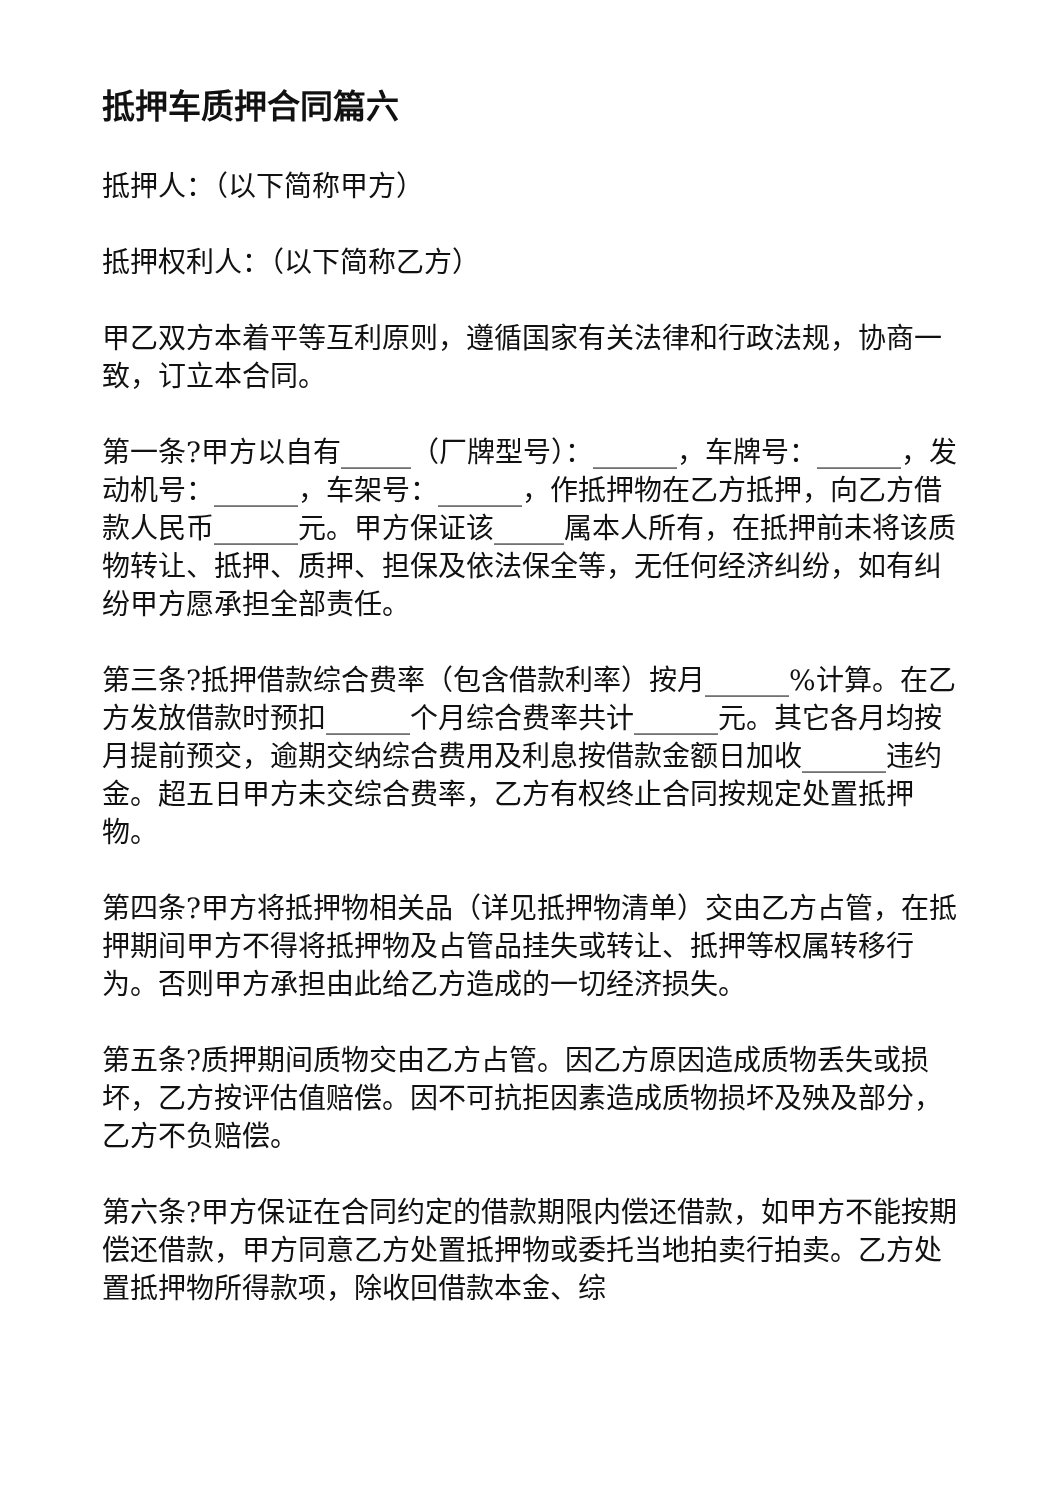抵押车质押合同篇六
抵押人：（以下简称甲方）
抵押权利人：（以下简称乙方）
甲乙双方本着平等互利原则，遵循国家有关法律和行政法规，协商一致，订立本合同。
第一条?甲方以自有_____（厂牌型号）：______，车牌号：______，发动机号：______，车架号：______，作抵押物在乙方抵押，向乙方借款人民币______元。甲方保证该_____属本人所有，在抵押前未将该质物转让、抵押、质押、担保及依法保全等，无任何经济纠纷，如有纠纷甲方愿承担全部责任。
第三条?抵押借款综合费率（包含借款利率）按月______%计算。在乙方发放借款时预扣______个月综合费率共计______元。其它各月均按月提前预交，逾期交纳综合费用及利息按借款金额日加收______违约金。超五日甲方未交综合费率，乙方有权终止合同按规定处置抵押物。
第四条?甲方将抵押物相关品（详见抵押物清单）交由乙方占管，在抵押期间甲方不得将抵押物及占管品挂失或转让、抵押等权属转移行为。否则甲方承担由此给乙方造成的一切经济损失。
第五条?质押期间质物交由乙方占管。因乙方原因造成质物丢失或损坏，乙方按评估值赔偿。因不可抗拒因素造成质物损坏及殃及部分，乙方不负赔偿。
第六条?甲方保证在合同约定的借款期限内偿还借款，如甲方不能按期偿还借款，甲方同意乙方处置抵押物或委托当地拍卖行拍卖。乙方处置抵押物所得款项，除收回借款本金、综